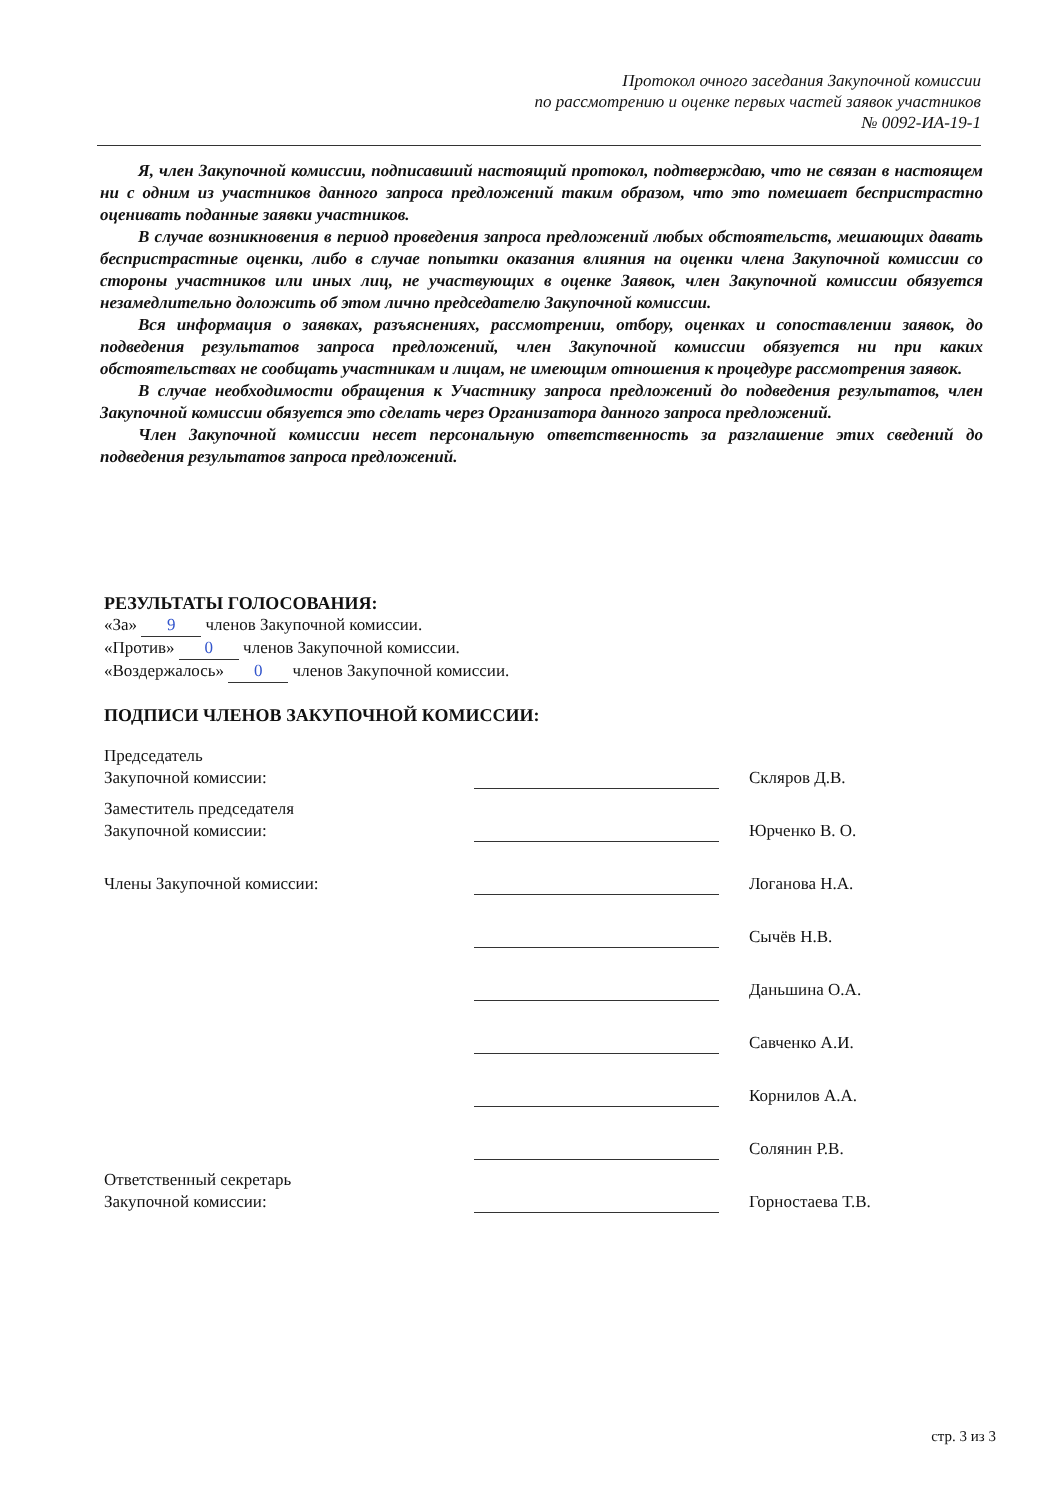Протокол очного заседания Закупочной комиссии
по рассмотрению и оценке первых частей заявок участников
№ 0092-ИА-19-1
Я, член Закупочной комиссии, подписавший настоящий протокол, подтверждаю, что не связан в настоящем ни с одним из участников данного запроса предложений таким образом, что это помешает беспристрастно оценивать поданные заявки участников.
В случае возникновения в период проведения запроса предложений любых обстоятельств, мешающих давать беспристрастные оценки, либо в случае попытки оказания влияния на оценки члена Закупочной комиссии со стороны участников или иных лиц, не участвующих в оценке Заявок, член Закупочной комиссии обязуется незамедлительно доложить об этом лично председателю Закупочной комиссии.
Вся информация о заявках, разъяснениях, рассмотрении, отбору, оценках и сопоставлении заявок, до подведения результатов запроса предложений, член Закупочной комиссии обязуется ни при каких обстоятельствах не сообщать участникам и лицам, не имеющим отношения к процедуре рассмотрения заявок.
В случае необходимости обращения к Участнику запроса предложений до подведения результатов, член Закупочной комиссии обязуется это сделать через Организатора данного запроса предложений.
Член Закупочной комиссии несет персональную ответственность за разглашение этих сведений до подведения результатов запроса предложений.
РЕЗУЛЬТАТЫ ГОЛОСОВАНИЯ:
«За» 9 членов Закупочной комиссии.
«Против» 0 членов Закупочной комиссии.
«Воздержалось» 0 членов Закупочной комиссии.
ПОДПИСИ ЧЛЕНОВ ЗАКУПОЧНОЙ КОМИССИИ:
| Председатель Закупочной комиссии: | | | Скляров Д.В. |
| Заместитель председателя Закупочной комиссии: | | | Юрченко В. О. |
| Члены Закупочной комиссии: | | | Логанова Н.А. |
| | | | Сычёв Н.В. |
| | | | Даньшина О.А. |
| | | | Савченко А.И. |
| | | | Корнилов А.А. |
| | | | Солянин Р.В. |
| Ответственный секретарь Закупочной комиссии: | | | Горностаева Т.В. |
стр. 3 из 3